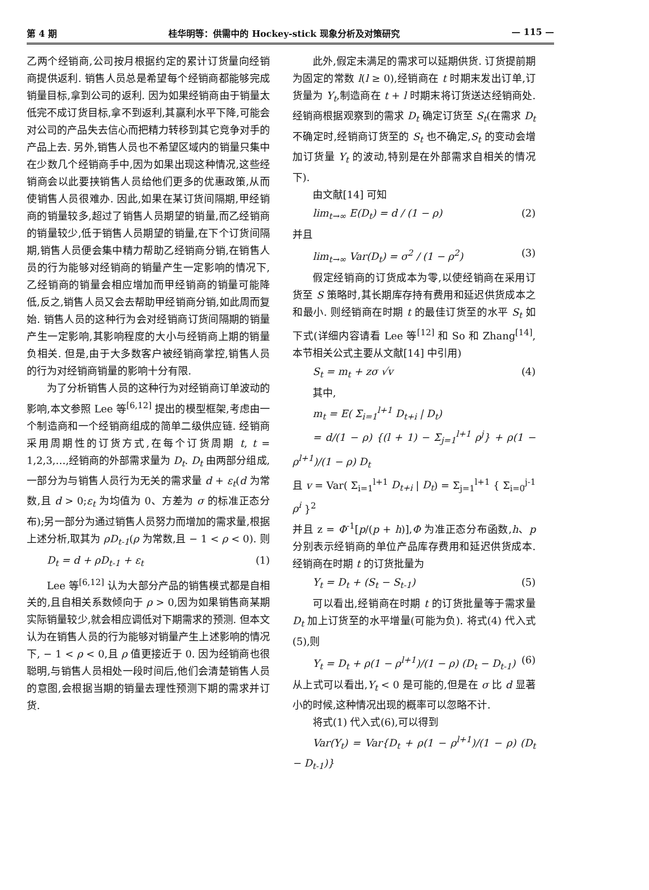第 4 期 桂华明等：供需中的 Hockey-stick 现象分析及对策研究 — 115 —
乙两个经销商,公司按月根据约定的累计订货量向经销商提供返利. 销售人员总是希望每个经销商都能够完成销量目标,拿到公司的返利. 因为如果经销商由于销量太低完不成订货目标,拿不到返利,其赢利水平下降,可能会对公司的产品失去信心而把精力转移到其它竞争对手的产品上去. 另外,销售人员也不希望区域内的销量只集中在少数几个经销商手中,因为如果出现这种情况,这些经销商会以此要挟销售人员给他们更多的优惠政策,从而使销售人员很难办. 因此,如果在某订货间隔期,甲经销商的销量较多,超过了销售人员期望的销量,而乙经销商的销量较少,低于销售人员期望的销量,在下个订货间隔期,销售人员便会集中精力帮助乙经销商分销,在销售人员的行为能够对经销商的销量产生一定影响的情况下,乙经销商的销量会相应增加而甲经销商的销量可能降低,反之,销售人员又会去帮助甲经销商分销,如此周而复始. 销售人员的这种行为会对经销商订货间隔期的销量产生一定影响,其影响程度的大小与经销商上期的销量负相关. 但是,由于大多数客户被经销商掌控,销售人员的行为对经销商销量的影响十分有限.
为了分析销售人员的这种行为对经销商订单波动的影响,本文参照 Lee 等<sup>[6,12]</sup> 提出的模型框架,考虑由一个制造商和一个经销商组成的简单二级供应链. 经销商采用周期性的订货方式,在每个订货周期 t, t = 1,2,3,…,经销商的外部需求量为 D<sub>t</sub>. D<sub>t</sub> 由两部分组成,一部分为与销售人员行为无关的需求量 d + ε<sub>t</sub>(d 为常数,且 d > 0;ε<sub>t</sub> 为均值为 0、方差为 σ 的标准正态分布);另一部分为通过销售人员努力而增加的需求量,根据上述分析,取其为 ρD<sub>t-1</sub>(ρ 为常数,且 − 1 < ρ < 0). 则
D<sub>t</sub> = d + ρD<sub>t-1</sub> + ε<sub>t</sub> (1)
Lee 等<sup>[6,12]</sup> 认为大部分产品的销售模式都是自相关的,且自相关系数倾向于 ρ > 0,因为如果销售商某期实际销量较少,就会相应调低对下期需求的预测. 但本文认为在销售人员的行为能够对销量产生上述影响的情况下, − 1 < ρ < 0,且 ρ 值更接近于 0. 因为经销商也很聪明,与销售人员相处一段时间后,他们会清楚销售人员的意图,会根据当期的销量去理性预测下期的需求并订货.
此外,假定未满足的需求可以延期供货. 订货提前期为固定的常数 l(l ≥ 0),经销商在 t 时期末发出订单,订货量为 Y<sub>t</sub>,制造商在 t + l 时期末将订货送达经销商处. 经销商根据观察到的需求 D<sub>t</sub> 确定订货至 S<sub>t</sub>(在需求 D<sub>t</sub> 不确定时,经销商订货至的 S<sub>t</sub> 也不确定,S<sub>t</sub> 的变动会增加订货量 Y<sub>t</sub> 的波动,特别是在外部需求自相关的情况下).
由文献[14] 可知
lim<sub>t→∞</sub> E(D<sub>t</sub>) = d / (1 − ρ) (2)
并且
lim<sub>t→∞</sub> Var(D<sub>t</sub>) = σ<sup>2</sup> / (1 − ρ<sup>2</sup>) (3)
假定经销商的订货成本为零,以使经销商在采用订货至 S 策略时,其长期库存持有费用和延迟供货成本之和最小. 则经销商在时期 t 的最佳订货至的水平 S<sub>t</sub> 如下式(详细内容请看 Lee 等<sup>[12]</sup> 和 So 和 Zhang<sup>[14]</sup>,本节相关公式主要从文献[14] 中引用)
S<sub>t</sub> = m<sub>t</sub> + zσ √v (4)
其中,
m<sub>t</sub> = E( Σ<sub>i=1</sub><sup>l+1</sup> D<sub>t+i</sub> | D<sub>t</sub>)
= d/(1 − ρ) {(l + 1) − Σ<sub>j=1</sub><sup>l+1</sup> ρ<sup>j</sup>} + ρ(1 − ρ<sup>l+1</sup>)/(1 − ρ) D<sub>t</sub>
且 v = Var( Σ<sub>i=1</sub><sup>l+1</sup> D<sub>t+i</sub> | D<sub>t</sub>) = Σ<sub>j=1</sub><sup>l+1</sup> { Σ<sub>i=0</sub><sup>j-1</sup> ρ<sup>i</sup> }<sup>2</sup>
并且 z = Φ<sup>-1</sup>[p/(p + h)],Φ 为准正态分布函数,h、p 分别表示经销商的单位产品库存费用和延迟供货成本. 经销商在时期 t 的订货批量为
Y<sub>t</sub> = D<sub>t</sub> + (S<sub>t</sub> − S<sub>t-1</sub>) (5)
可以看出,经销商在时期 t 的订货批量等于需求量 D<sub>t</sub> 加上订货至的水平增量(可能为负). 将式(4) 代入式(5),则
Y<sub>t</sub> = D<sub>t</sub> + ρ(1 − ρ<sup>l+1</sup>)/(1 − ρ) (D<sub>t</sub> − D<sub>t-1</sub>) (6)
从上式可以看出,Y<sub>t</sub> < 0 是可能的,但是在 σ 比 d 显著小的时候,这种情况出现的概率可以忽略不计.
将式(1) 代入式(6),可以得到
Var(Y<sub>t</sub>) = Var{D<sub>t</sub> + ρ(1 − ρ<sup>l+1</sup>)/(1 − ρ) (D<sub>t</sub> − D<sub>t-1</sub>)}